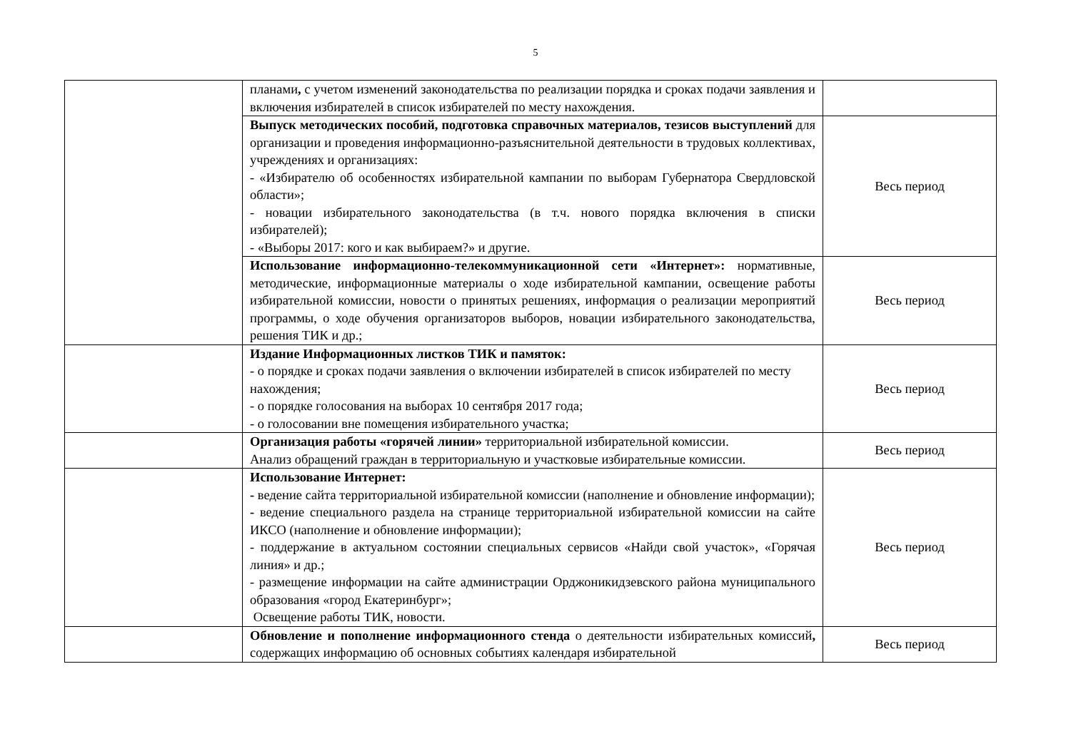5
| | планами , с учетом изменений законодательства по реализации порядка и сроках подачи заявления и включения избирателей в список избирателей по месту нахождения. | |
| | Выпуск методических пособий, подготовка справочных материалов, тезисов выступлений для организации и проведения информационно-разъяснительной деятельности в трудовых коллективах, учреждениях и организациях: - «Избирателю об особенностях избирательной кампании по выборам Губернатора Свердловской области»; - новации избирательного законодательства (в т.ч. нового порядка включения в списки избирателей); - «Выборы 2017: кого и как выбираем?» и другие. | Весь период |
| | Использование информационно-телекоммуникационной сети «Интернет»: нормативные, методические, информационные материалы о ходе избирательной кампании, освещение работы избирательной комиссии, новости о принятых решениях, информация о реализации мероприятий программы, о ходе обучения организаторов выборов, новации избирательного законодательства, решения ТИК и др.; | Весь период |
| | Издание Информационных листков ТИК и памяток: - о порядке и сроках подачи заявления о включении избирателей в список избирателей по месту нахождения; - о порядке голосования на выборах 10 сентября 2017 года; - о голосовании вне помещения избирательного участка; | Весь период |
| | Организация работы «горячей линии» территориальной избирательной комиссии. Анализ обращений граждан в территориальную и участковые избирательные комиссии. | Весь период |
| | Использование Интернет: - ведение сайта территориальной избирательной комиссии (наполнение и обновление информации); - ведение специального раздела на странице территориальной избирательной комиссии на сайте ИКСО (наполнение и обновление информации); - поддержание в актуальном состоянии специальных сервисов «Найди свой участок», «Горячая линия» и др.; - размещение информации на сайте администрации Орджоникидзевского района муниципального образования «город Екатеринбург»; Освещение работы ТИК, новости. | Весь период |
| | Обновление и пополнение информационного стенда о деятельности избирательных комиссий , содержащих информацию об основных событиях календаря избирательной | Весь период |